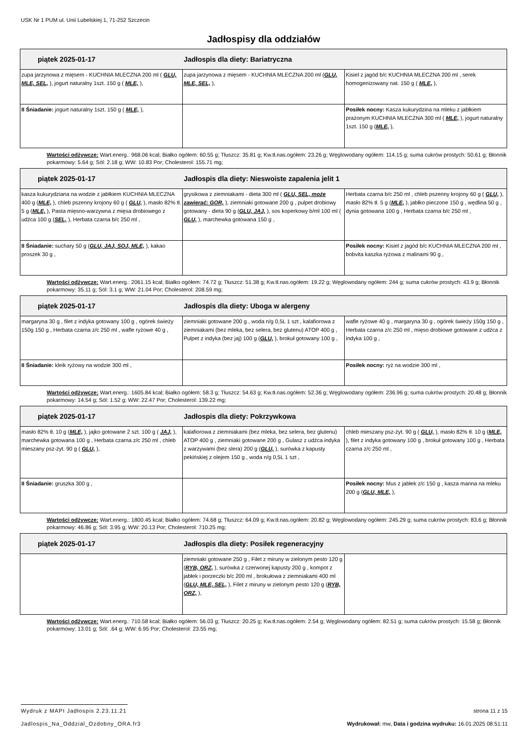USK Nr 1 PUM ul. Unii Lubelskiej 1, 71-252 Szczecin
Jadłospisy dla oddziałów
| piątek 2025-01-17 Jadłospis dla diety: Bariatryczna | | |
| zupa jarzynowa z mięsem - KUCHNIA MLECZNA 200 ml ( GLU, MLE, SEL, ), jogurt naturalny 1szt. 150 g ( MLE, ), | zupa jarzynowa z mięsem - KUCHNIA MLECZNA 200 ml ( GLU, MLE, SEL, ), | Kisiel z jagód b/c KUCHNIA MLECZNA 200 ml , serek homogenizowany nat. 150 g ( MLE, ), |
| II Śniadanie: jogurt naturalny 1szt. 150 g ( MLE, ), | | Posiłek nocny: Kasza kukurydzina na mleku z jabłkiem prażonym KUCHNIA MLECZNA 300 ml ( MLE, ), jogurt naturalny 1szt. 150 g ( MLE, ), |
Wartości odżywcze: Wart.energ.: 968.06 kcal; Białko ogółem: 60.55 g; Tłuszcz: 35.81 g; Kw.tł.nas.ogółem: 23.26 g; Węglowodany ogółem: 114.15 g; suma cukrów prostych: 50.61 g; Błonnik pokarmowy: 5.64 g; Sól: 2.18 g; WW: 10.83 Por; Cholesterol: 155.71 mg;
| piątek 2025-01-17 Jadłospis dla diety: Nieswoiste zapalenia jelit 1 | | |
| kasza kukurydziana na wodzie z jabłkiem KUCHNIA MLECZNA 400 g ( MLE, ), chleb pszenny krojony 60 g ( GLU, ), masło 82% tł. 5 g ( MLE, ), Pasta mięsno-warzywna z mięsa drobiowego z udźca 100 g ( SEL, ), Herbata czarna b/c 250 ml , | grysikowa z ziemniakami - dieta 300 ml ( GLU, SEL, może zawierać: GOR, ), ziemniaki gotowane 200 g , pulpet drobiowy gotowany - dieta 90 g ( GLU, JAJ, ), sos koperkowy b/ml 100 ml ( GLU, ), marchewka gotowana 150 g , | Herbata czarna b/c 250 ml , chleb pszenny krojony 60 g ( GLU, ), masło 82% tł. 5 g ( MLE, ), jabłko pieczone 150 g , wędlina 50 g , dynia gotowana 100 g , Herbata czarna b/c 250 ml , |
| II Śniadanie: suchary 50 g ( GLU, JAJ, SOJ, MLE, ), kakao proszek 30 g , | | Posiłek nocny: Kisiel z jagód b/c KUCHNIA MLECZNA 200 ml , bobvita kaszka ryżowa z malinami 90 g , |
Wartości odżywcze: Wart.energ.: 2061.15 kcal; Białko ogółem: 74.72 g; Tłuszcz: 51.38 g; Kw.tł.nas.ogółem: 19.22 g; Węglowodany ogółem: 244 g; suma cukrów prostych: 43.9 g; Błonnik pokarmowy: 35.11 g; Sól: 3.1 g; WW: 21.04 Por; Cholesterol: 208.59 mg;
| piątek 2025-01-17 Jadłospis dla diety: Uboga w alergeny | | |
| margaryna 30 g , filet z indyka gotowany 100 g , ogórek świeży 150g 150 g , Herbata czarna z/c 250 ml , wafle ryżowe 40 g , | ziemniaki gotowane 200 g , woda n/g 0,5L 1 szt , kalafiorowa z ziemniakami (bez mleka, bez selera, bez glutenu) ATOP 400 g , Pulpet z indyka (bez jaj) 100 g ( GLU, ), brokuł gotowany 100 g , | wafle ryżowe 40 g , margaryna 30 g , ogórek świeży 150g 150 g , Herbata czarna z/c 250 ml , mięso drobiowe gotowane z udźca z indyka 100 g , |
| II Śniadanie: kleik ryżowy na wodzie 300 ml , | | Posiłek nocny: ryż na wodzie 300 ml , |
Wartości odżywcze: Wart.energ.: 1605.84 kcal; Białko ogółem: 58.3 g; Tłuszcz: 54.63 g; Kw.tł.nas.ogółem: 52.36 g; Węglowodany ogółem: 236.96 g; suma cukrów prostych: 20.48 g; Błonnik pokarmowy: 14.54 g; Sól: 1.52 g; WW: 22.47 Por; Cholesterol: 139.22 mg;
| piątek 2025-01-17 Jadłospis dla diety: Pokrzywkowa | | |
| masło 82% tł. 10 g ( MLE, ), jajko gotowane 2 szt. 100 g ( JAJ, ), marchewka gotowana 100 g , Herbata czarna z/c 250 ml , chleb mieszany psz-żyt. 90 g ( GLU, ), | kalafiorowa z ziemniakami (bez mleka, bez selera, bez glutenu) ATOP 400 g , ziemniaki gotowane 200 g , Gulasz z udźca indyka z warzywami (bez slera) 200 g ( GLU, ), surówka z kapusty pekińskiej z olejem 150 g , woda n/g 0,5L 1 szt , | chleb mieszany psz-żyt. 90 g ( GLU, ), masło 82% tł. 10 g ( MLE, ), filet z indyka gotowany 100 g , brokuł gotowany 100 g , Herbata czarna z/c 250 ml , |
| II Śniadanie: gruszka 300 g , | | Posiłek nocny: Mus z jabłek z/c 150 g , kasza manna na mleku 200 g ( GLU, MLE, ), |
Wartości odżywcze: Wart.energ.: 1800.45 kcal; Białko ogółem: 74.68 g; Tłuszcz: 64.09 g; Kw.tł.nas.ogółem: 20.82 g; Węglowodany ogółem: 245.29 g; suma cukrów prostych: 83.6 g; Błonnik pokarmowy: 46.86 g; Sól: 3.95 g; WW: 20.13 Por; Cholesterol: 710.25 mg;
| piątek 2025-01-17 Jadłospis dla diety: Posiłek regeneracyjny | | |
| | ziemniaki gotowane 250 g , Filet z miruny w zielonym pesto 120 g ( RYB, ORZ, ), surówka z czerwonej kapusty 200 g , kompot z jabłek i porzeczki b/c 200 ml , brokułowa z ziemniakami 400 ml ( GLU, MLE, SEL, ), Filet z miruny w zielonym pesto 120 g ( RYB, ORZ, ), | |
Wartości odżywcze: Wart.energ.: 710.58 kcal; Białko ogółem: 56.03 g; Tłuszcz: 20.25 g; Kw.tł.nas.ogółem: 2.54 g; Węglowodany ogółem: 82.51 g; suma cukrów prostych: 15.58 g; Błonnik pokarmowy: 13.01 g; Sól: .64 g; WW: 6.95 Por; Cholesterol: 23.55 mg;
strona 11 z 15 Wydruk z MAPI Jadłospis 2.23.11.21
Wydrukował: mw, Data i godzina wydruku: 16.01.2025 08:51:11 Jadlospis_Na_Oddzial_Ozdobny_ORA.fr3